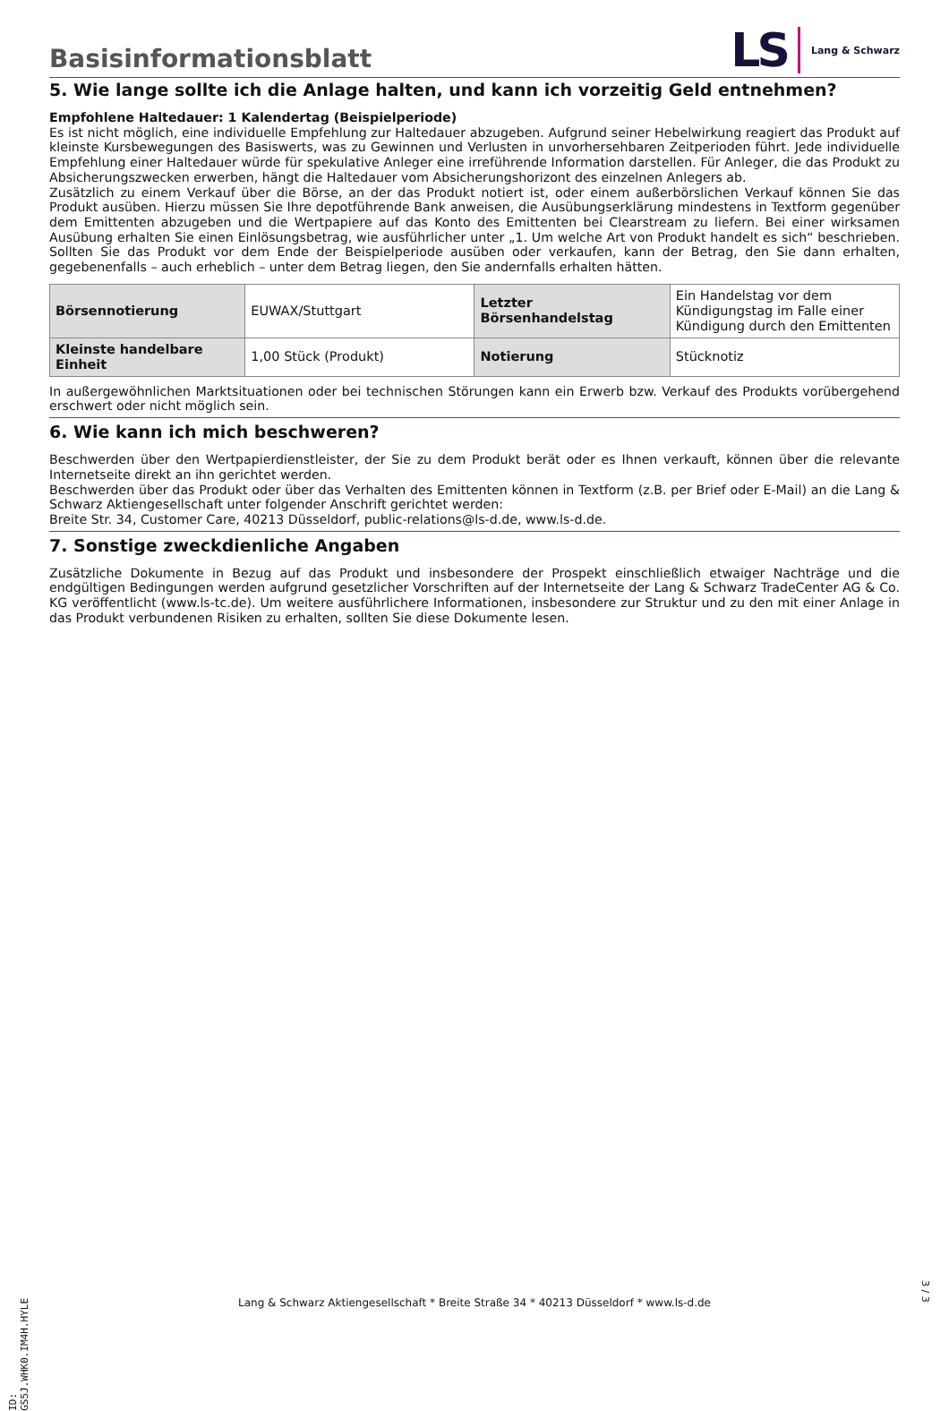Basisinformationsblatt
LS Lang & Schwarz
5. Wie lange sollte ich die Anlage halten, und kann ich vorzeitig Geld entnehmen?
Empfohlene Haltedauer: 1 Kalendertag (Beispielperiode)
Es ist nicht möglich, eine individuelle Empfehlung zur Haltedauer abzugeben. Aufgrund seiner Hebelwirkung reagiert das Produkt auf kleinste Kursbewegungen des Basiswerts, was zu Gewinnen und Verlusten in unvorhersehbaren Zeitperioden führt. Jede individuelle Empfehlung einer Haltedauer würde für spekulative Anleger eine irreführende Information darstellen. Für Anleger, die das Produkt zu Absicherungszwecken erwerben, hängt die Haltedauer vom Absicherungshorizont des einzelnen Anlegers ab.
Zusätzlich zu einem Verkauf über die Börse, an der das Produkt notiert ist, oder einem außerbörslichen Verkauf können Sie das Produkt ausüben. Hierzu müssen Sie Ihre depotführende Bank anweisen, die Ausübungserklärung mindestens in Textform gegenüber dem Emittenten abzugeben und die Wertpapiere auf das Konto des Emittenten bei Clearstream zu liefern. Bei einer wirksamen Ausübung erhalten Sie einen Einlösungsbetrag, wie ausführlicher unter „1. Um welche Art von Produkt handelt es sich“ beschrieben. Sollten Sie das Produkt vor dem Ende der Beispielperiode ausüben oder verkaufen, kann der Betrag, den Sie dann erhalten, gegebenenfalls – auch erheblich – unter dem Betrag liegen, den Sie andernfalls erhalten hätten.
| Börsennotierung | EUWAX/Stuttgart | Letzter Börsenhandelstag | Ein Handelstag vor dem Kündigungstag im Falle einer Kündigung durch den Emittenten |
| Kleinste handelbare Einheit | 1,00 Stück (Produkt) | Notierung | Stücknotiz |
In außergewöhnlichen Marktsituationen oder bei technischen Störungen kann ein Erwerb bzw. Verkauf des Produkts vorübergehend erschwert oder nicht möglich sein.
6. Wie kann ich mich beschweren?
Beschwerden über den Wertpapierdienstleister, der Sie zu dem Produkt berät oder es Ihnen verkauft, können über die relevante Internetseite direkt an ihn gerichtet werden.
Beschwerden über das Produkt oder über das Verhalten des Emittenten können in Textform (z.B. per Brief oder E-Mail) an die Lang & Schwarz Aktiengesellschaft unter folgender Anschrift gerichtet werden:
Breite Str. 34, Customer Care, 40213 Düsseldorf, public-relations@ls-d.de, www.ls-d.de.
7. Sonstige zweckdienliche Angaben
Zusätzliche Dokumente in Bezug auf das Produkt und insbesondere der Prospekt einschließlich etwaiger Nachträge und die endgültigen Bedingungen werden aufgrund gesetzlicher Vorschriften auf der Internetseite der Lang & Schwarz TradeCenter AG & Co. KG veröffentlicht (www.ls-tc.de). Um weitere ausführlichere Informationen, insbesondere zur Struktur und zu den mit einer Anlage in das Produkt verbundenen Risiken zu erhalten, sollten Sie diese Dokumente lesen.
ID: GS5J.WHK0.IM4H.HYLE
Lang & Schwarz Aktiengesellschaft * Breite Straße 34 * 40213 Düsseldorf * www.ls-d.de
3 / 3